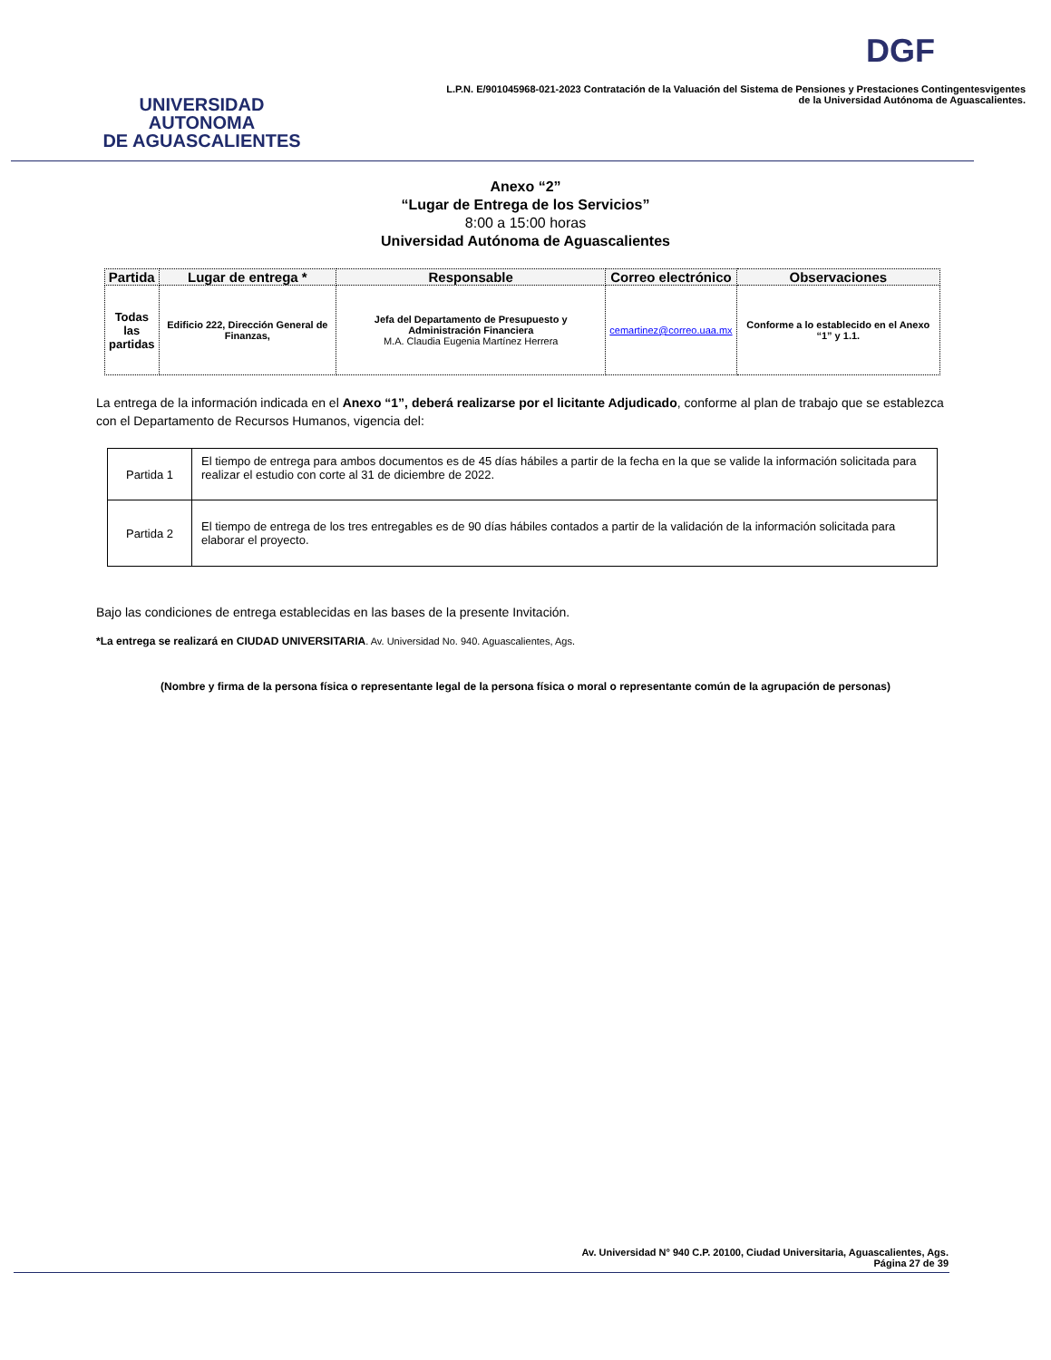UNIVERSIDAD AUTONOMA
DE AGUASCALIENTES
DGF
L.P.N. E/901045968-021-2023 Contratación de la Valuación del Sistema de Pensiones y Prestaciones Contingentesvigentes
de la Universidad Autónoma de Aguascalientes.
Anexo “2”
“Lugar de Entrega de los Servicios”
8:00 a 15:00 horas
Universidad Autónoma de Aguascalientes
| Partida | Lugar de entrega * | Responsable | Correo electrónico | Observaciones |
| --- | --- | --- | --- | --- |
| Todas las partidas | Edificio 222, Dirección General de Finanzas, | Jefa del Departamento de Presupuesto y Administración Financiera M.A. Claudia Eugenia Martínez Herrera | cemartinez@correo.uaa.mx | Conforme a lo establecido en el Anexo “1” y 1.1. |
La entrega de la información indicada en el Anexo “1”, deberá realizarse por el licitante Adjudicado, conforme al plan de trabajo que se establezca con el Departamento de Recursos Humanos, vigencia del:
| Partida 1 | El tiempo de entrega para ambos documentos es de 45 días hábiles a partir de la fecha en la que se valide la información solicitada para realizar el estudio con corte al 31 de diciembre de 2022. |
| Partida 2 | El tiempo de entrega de los tres entregables es de 90 días hábiles contados a partir de la validación de la información solicitada para elaborar el proyecto. |
Bajo las condiciones de entrega establecidas en las bases de la presente Invitación.
*La entrega se realizará en CIUDAD UNIVERSITARIA. Av. Universidad No. 940. Aguascalientes, Ags.
(Nombre y firma de la persona física o representante legal de la persona física o moral o representante común de la agrupación de personas)
Av. Universidad N° 940 C.P. 20100, Ciudad Universitaria, Aguascalientes, Ags.
Página 27 de 39